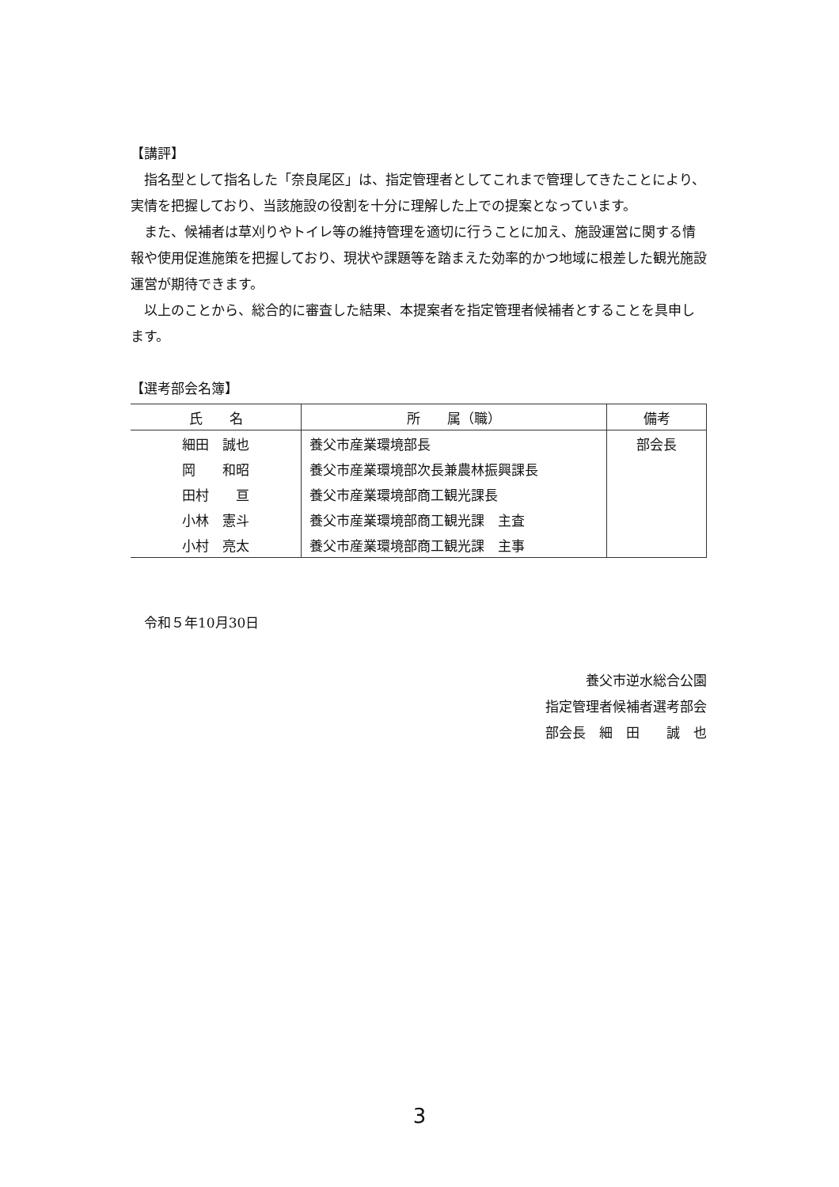【講評】
指名型として指名した「奈良尾区」は、指定管理者としてこれまで管理してきたことにより、実情を把握しており、当該施設の役割を十分に理解した上での提案となっています。
また、候補者は草刈りやトイレ等の維持管理を適切に行うことに加え、施設運営に関する情報や使用促進施策を把握しており、現状や課題等を踏まえた効率的かつ地域に根差した観光施設運営が期待できます。
以上のことから、総合的に審査した結果、本提案者を指定管理者候補者とすることを具申します。
【選考部会名簿】
| 氏 名 | 所 属（職） | 備考 |
| --- | --- | --- |
| 細田 誠也 | 養父市産業環境部長 | 部会長 |
| 岡 和昭 | 養父市産業環境部次長兼農林振興課長 | |
| 田村 亘 | 養父市産業環境部商工観光課長 | |
| 小林 憲斗 | 養父市産業環境部商工観光課 主査 | |
| 小村 亮太 | 養父市産業環境部商工観光課 主事 | |
令和５年10月30日
養父市逆水総合公園
指定管理者候補者選考部会
部会長　細　田　　誠　也
3